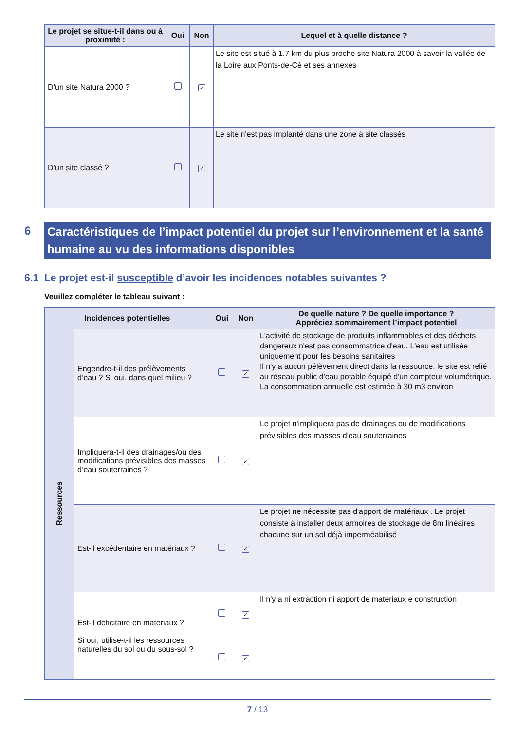| Le projet se situe-t-il dans ou à proximité : | Oui | Non | Lequel et à quelle distance ? |
| --- | --- | --- | --- |
| D’un site Natura 2000 ? | | ✓ | Le site est situé à 1.7 km du plus proche site Natura 2000 à savoir la vallée de la Loire aux Ponts-de-Cé et ses annexes |
| D’un site classé ? | | ✓ | Le site n'est pas implanté dans une zone à site classés |
6
Caractéristiques de l’impact potentiel du projet sur l’environnement et la santé humaine au vu des informations disponibles
6.1 Le projet est-il susceptible d’avoir les incidences notables suivantes ?
Veuillez compléter le tableau suivant :
| Incidences potentielles | | Oui | Non | De quelle nature ? De quelle importance ? Appréciez sommairement l’impact potentiel |
| --- | --- | --- | --- | --- |
| Ressources | Engendre-t-il des prélèvements d’eau ? Si oui, dans quel milieu ? | | ✓ | L'activité de stockage de produits inflammables et des déchets dangereux n'est pas consommatrice d'eau. L'eau est utilisée uniquement pour les besoins sanitaires Il n'y a aucun pélèvement direct dans la ressource. le site est relié au réseau public d'eau potable équipé d'un compteur volumétrique. La consommation annuelle est estimée à 30 m3 environ |
| | Impliquera-t-il des drainages/ou des modifications prévisibles des masses d’eau souterraines ? | | ✓ | Le projet n'impliquera pas de drainages ou de modifications prévisibles des masses d'eau souterraines |
| | Est-il excédentaire en matériaux ? | | ✓ | Le projet ne nécessite pas d'apport de matériaux . Le projet consiste à installer deux armoires de stockage de 8m linéaires chacune sur un sol déjà imperméabilisé |
| | Est-il déficitaire en matériaux ? Si oui, utilise-t-il les ressources naturelles du sol ou du sous-sol ? | | ✓ | Il n'y a ni extraction ni apport de matériaux e construction |
| | | | ✓ | |
7 / 13